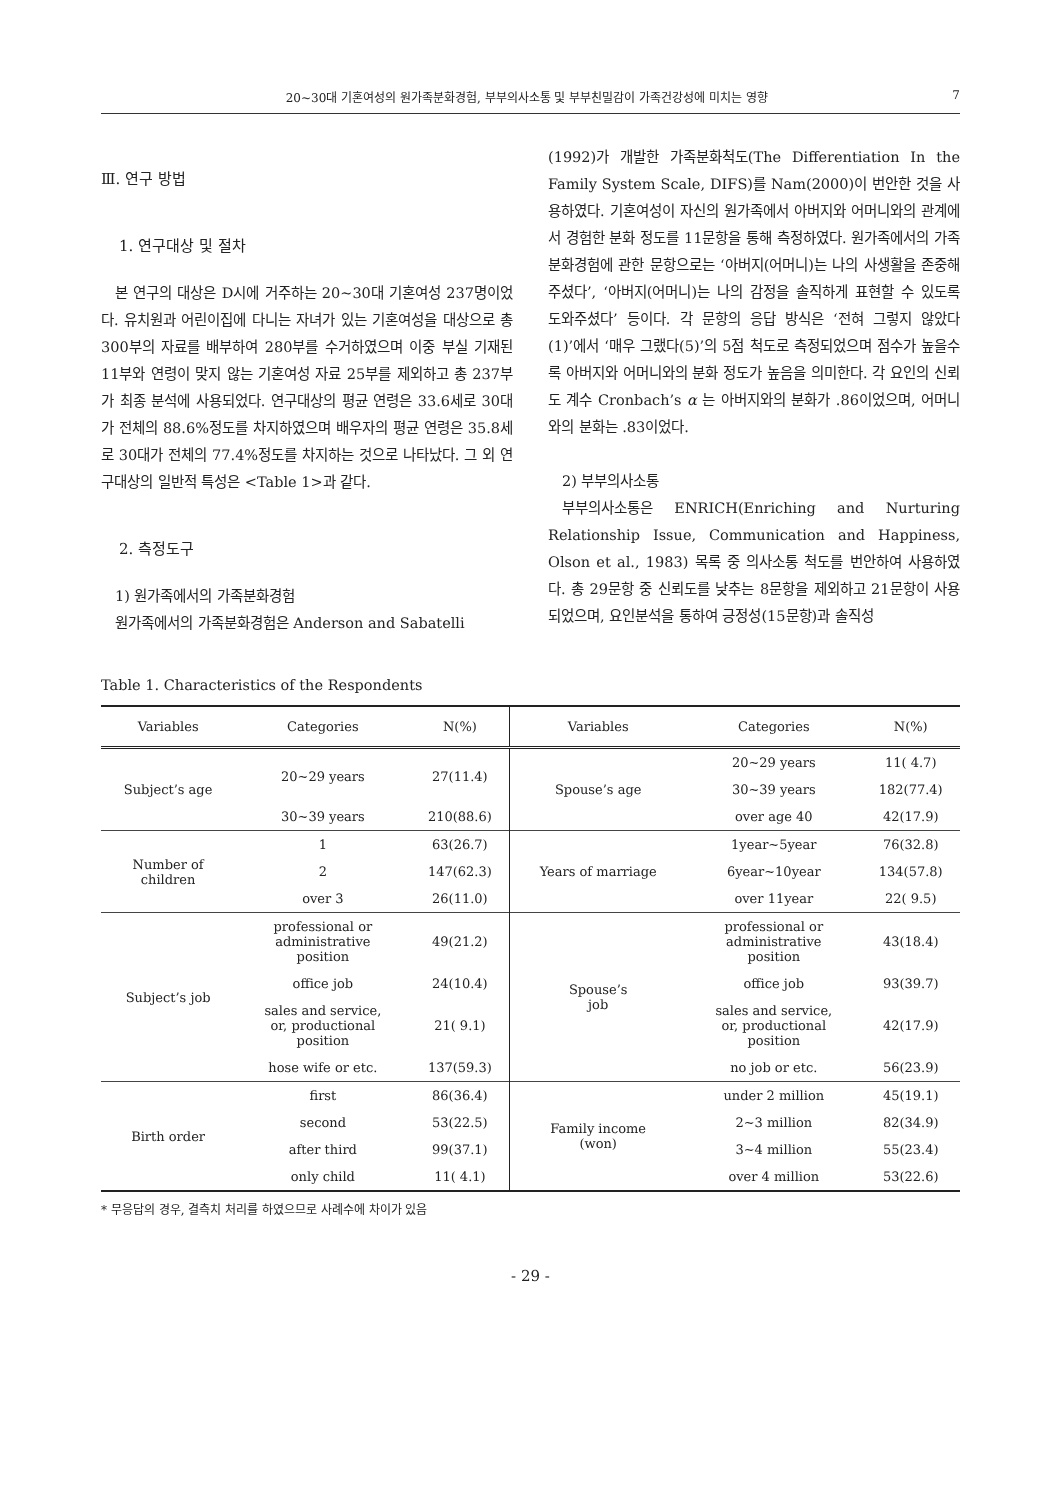20~30대 기혼여성의 원가족분화경험, 부부의사소통 및 부부친밀감이 가족건강성에 미치는 영향 7
Ⅲ. 연구 방법
1. 연구대상 및 절차
본 연구의 대상은 D시에 거주하는 20~30대 기혼여성 237명이었다. 유치원과 어린이집에 다니는 자녀가 있는 기혼여성을 대상으로 총 300부의 자료를 배부하여 280부를 수거하였으며 이중 부실 기재된 11부와 연령이 맞지 않는 기혼여성 자료 25부를 제외하고 총 237부가 최종 분석에 사용되었다. 연구대상의 평균 연령은 33.6세로 30대가 전체의 88.6%정도를 차지하였으며 배우자의 평균 연령은 35.8세로 30대가 전체의 77.4%정도를 차지하는 것으로 나타났다. 그 외 연구대상의 일반적 특성은 <Table 1>과 같다.
2. 측정도구
1) 원가족에서의 가족분화경험
원가족에서의 가족분화경험은 Anderson and Sabatelli
(1992)가 개발한 가족분화척도(The Differentiation In the Family System Scale, DIFS)를 Nam(2000)이 번안한 것을 사용하였다. 기혼여성이 자신의 원가족에서 아버지와 어머니와의 관계에서 경험한 분화 정도를 11문항을 통해 측정하였다. 원가족에서의 가족분화경험에 관한 문항으로는 ‘아버지(어머니)는 나의 사생활을 존중해 주셨다’, ‘아버지(어머니)는 나의 감정을 솔직하게 표현할 수 있도록 도와주셨다’ 등이다. 각 문항의 응답 방식은 ‘전혀 그렇지 않았다(1)’에서 ‘매우 그랬다(5)’의 5점 척도로 측정되었으며 점수가 높을수록 아버지와 어머니와의 분화 정도가 높음을 의미한다. 각 요인의 신뢰도 계수 Cronbach’s α 는 아버지와의 분화가 .86이었으며, 어머니와의 분화는 .83이었다.
2) 부부의사소통
부부의사소통은 ENRICH(Enriching and Nurturing Relationship Issue, Communication and Happiness, Olson et al., 1983) 목록 중 의사소통 척도를 번안하여 사용하였다. 총 29문항 중 신뢰도를 낮추는 8문항을 제외하고 21문항이 사용되었으며, 요인분석을 통하여 긍정성(15문항)과 솔직성
Table 1. Characteristics of the Respondents
| Variables | Categories | N(%) | Variables | Categories | N(%) |
| --- | --- | --- | --- | --- | --- |
| Subject’s age | 20~29 years | 27(11.4) | Spouse’s age | 20~29 years | 11( 4.7) |
| | | | | 30~39 years | 182(77.4) |
| | 30~39 years | 210(88.6) | | over age 40 | 42(17.9) |
| Number of children | 1 | 63(26.7) | Years of marriage | 1year~5year | 76(32.8) |
| | 2 | 147(62.3) | | 6year~10year | 134(57.8) |
| | over 3 | 26(11.0) | | over 11year | 22( 9.5) |
| Subject’s job | professional or administrative position | 49(21.2) | Spouse’s job | professional or administrative position | 43(18.4) |
| | office job | 24(10.4) | | office job | 93(39.7) |
| | sales and service, or, productional position | 21( 9.1) | | sales and service, or, productional position | 42(17.9) |
| | hose wife or etc. | 137(59.3) | | no job or etc. | 56(23.9) |
| Birth order | first | 86(36.4) | Family income (won) | under 2 million | 45(19.1) |
| | second | 53(22.5) | | 2~3 million | 82(34.9) |
| | after third | 99(37.1) | | 3~4 million | 55(23.4) |
| | only child | 11( 4.1) | | over 4 million | 53(22.6) |
* 무응답의 경우, 결측치 처리를 하였으므로 사례수에 차이가 있음
- 29 -